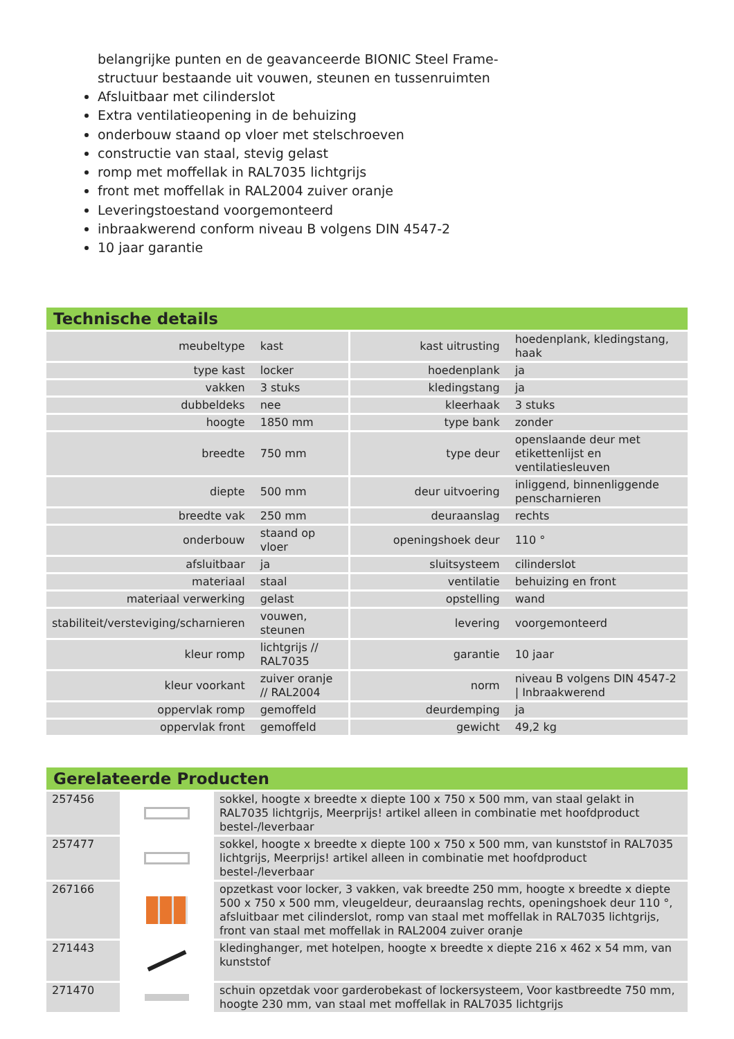belangrijke punten en de geavanceerde BIONIC Steel Frame-
structuur bestaande uit vouwen, steunen en tussenruimten
Afsluitbaar met cilinderslot
Extra ventilatieopening in de behuizing
onderbouw staand op vloer met stelschroeven
constructie van staal, stevig gelast
romp met moffellak in RAL7035 lichtgrijs
front met moffellak in RAL2004 zuiver oranje
Leveringstoestand voorgemonteerd
inbraakwerend conform niveau B volgens DIN 4547-2
10 jaar garantie
Technische details
| meubeltype | kast | kast uitrusting | hoedenplank, kledingstang, haak |
| type kast | locker | hoedenplank | ja |
| vakken | 3 stuks | kledingstang | ja |
| dubbeldeks | nee | kleerhaak | 3 stuks |
| hoogte | 1850 mm | type bank | zonder |
| breedte | 750 mm | type deur | openslaande deur met etikettenlijst en ventilatiesleuven |
| diepte | 500 mm | deur uitvoering | inliggend, binnenliggende penscharnieren |
| breedte vak | 250 mm | deuraanslag | rechts |
| onderbouw | staand op vloer | openingshoek deur | 110 ° |
| afsluitbaar | ja | sluitsysteem | cilinderslot |
| materiaal | staal | ventilatie | behuizing en front |
| materiaal verwerking | gelast | opstelling | wand |
| stabiliteit/versteviging/scharnieren | vouwen, steunen | levering | voorgemonteerd |
| kleur romp | lichtgrijs // RAL7035 | garantie | 10 jaar |
| kleur voorkant | zuiver oranje // RAL2004 | norm | niveau B volgens DIN 4547-2 / Inbraakwerend |
| oppervlak romp | gemoffeld | deurdemping | ja |
| oppervlak front | gemoffeld | gewicht | 49,2 kg |
Gerelateerde Producten
| 257456 | | sokkel, hoogte x breedte x diepte 100 x 750 x 500 mm, van staal gelakt in RAL7035 lichtgrijs, Meerprijs! artikel alleen in combinatie met hoofdproduct bestel-/leverbaar |
| 257477 | | sokkel, hoogte x breedte x diepte 100 x 750 x 500 mm, van kunststof in RAL7035 lichtgrijs, Meerprijs! artikel alleen in combinatie met hoofdproduct bestel-/leverbaar |
| 267166 | | opzetkast voor locker, 3 vakken, vak breedte 250 mm, hoogte x breedte x diepte 500 x 750 x 500 mm, vleugeldeur, deuraanslag rechts, openingshoek deur 110 °, afsluitbaar met cilinderslot, romp van staal met moffellak in RAL7035 lichtgrijs, front van staal met moffellak in RAL2004 zuiver oranje |
| 271443 | | kledinghanger, met hotelpen, hoogte x breedte x diepte 216 x 462 x 54 mm, van kunststof |
| 271470 | | schuin opzetdak voor garderobekast of lockersysteem, Voor kastbreedte 750 mm, hoogte 230 mm, van staal met moffellak in RAL7035 lichtgrijs |